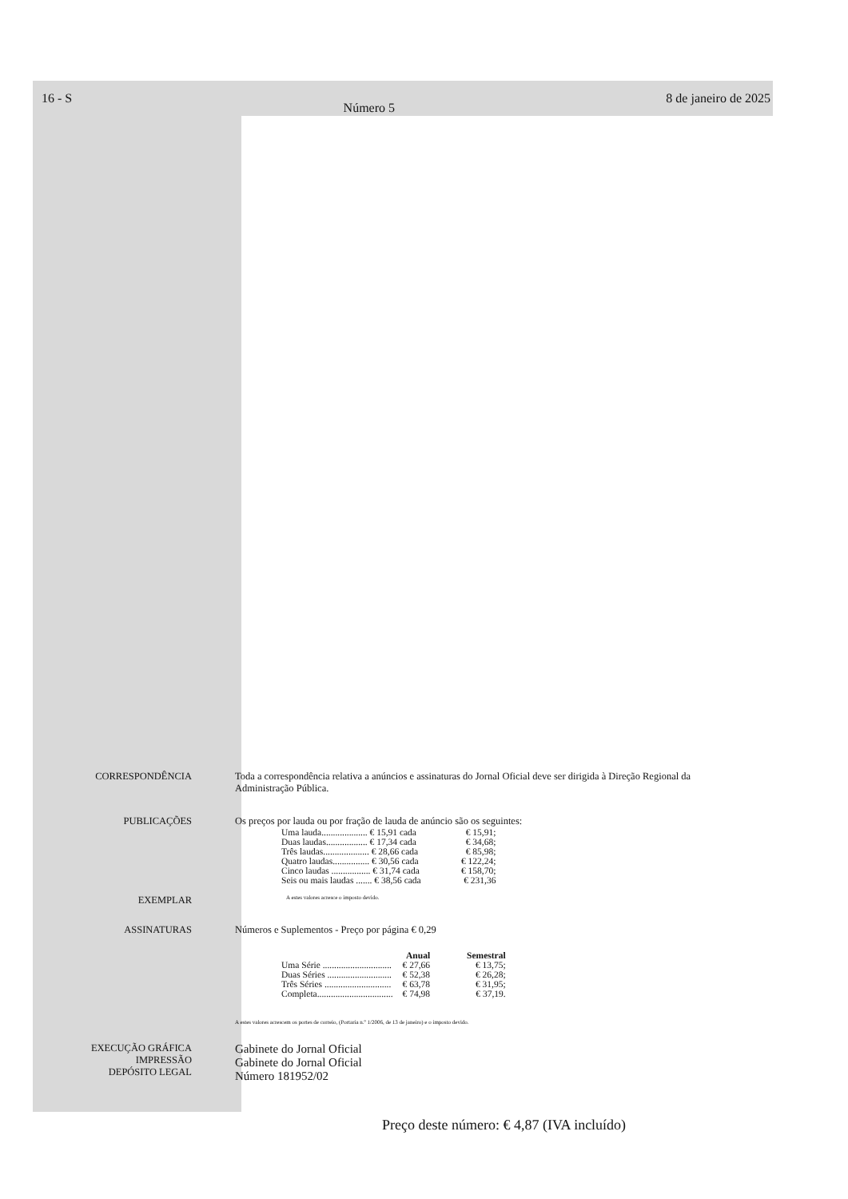16 - S Número 5 8 de janeiro de 2025
CORRESPONDÊNCIA Toda a correspondência relativa a anúncios e assinaturas do Jornal Oficial deve ser dirigida à Direção Regional da Administração Pública.
PUBLICAÇÕES Os preços por lauda ou por fração de lauda de anúncio são os seguintes:
| Uma lauda.................... € 15,91 cada | € 15,91; |
| Duas laudas.................. € 17,34 cada | € 34,68; |
| Três laudas.................... € 28,66 cada | € 85,98; |
| Quatro laudas................ € 30,56 cada | € 122,24; |
| Cinco laudas ................. € 31,74 cada | € 158,70; |
| Seis ou mais laudas ....... € 38,56 cada | € 231,36 |
EXEMPLAR
A estes valores acresce o imposto devido.
ASSINATURAS Números e Suplementos - Preço por página € 0,29
| | Anual | Semestral |
| --- | --- | --- |
| Uma Série .............................. | € 27,66 | € 13,75; |
| Duas Séries ............................ | € 52,38 | € 26,28; |
| Três Séries ............................. | € 63,78 | € 31,95; |
| Completa................................. | € 74,98 | € 37,19. |
A estes valores acrescem os portes de correio, (Portaria n.º 1/2006, de 13 de janeiro) e o imposto devido.
EXECUÇÃO GRÁFICA
IMPRESSÃO
DEPÓSITO LEGAL
Gabinete do Jornal Oficial
Gabinete do Jornal Oficial
Número 181952/02
Preço deste número: € 4,87 (IVA incluído)